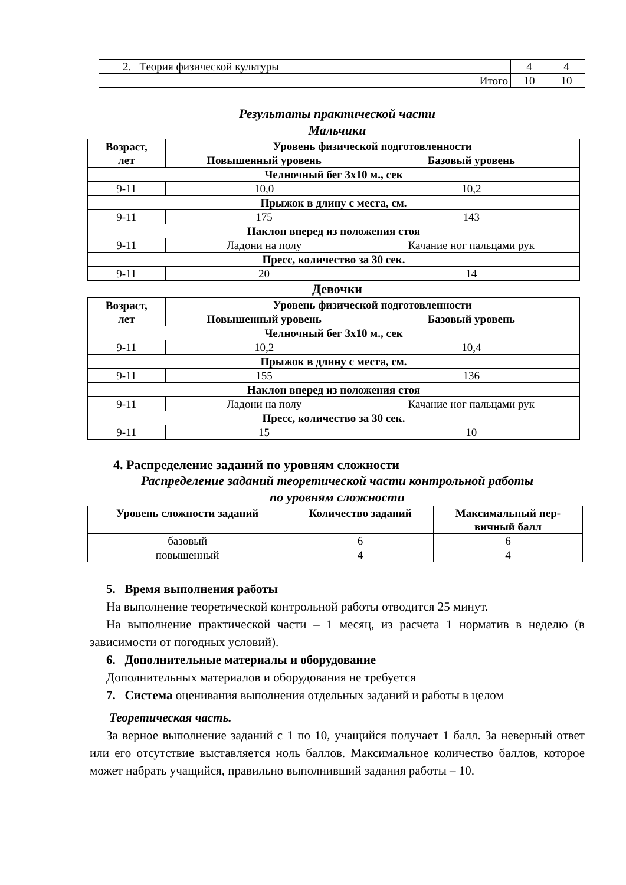| 2. Теория физической культуры | 4 | 4 |
| Итого | 10 | 10 |
Результаты практической части
Мальчики
| Возраст, лет | Уровень физической подготовленности | |
| --- | --- | --- |
| | Повышенный уровень | Базовый уровень |
| Челночный бег 3х10 м., сек | | |
| 9-11 | 10,0 | 10,2 |
| Прыжок в длину с места, см. | | |
| 9-11 | 175 | 143 |
| Наклон вперед из положения стоя | | |
| 9-11 | Ладони на полу | Качание ног пальцами рук |
| Пресс, количество за 30 сек. | | |
| 9-11 | 20 | 14 |
Девочки
| Возраст, лет | Уровень физической подготовленности | |
| --- | --- | --- |
| | Повышенный уровень | Базовый уровень |
| Челночный бег 3х10 м., сек | | |
| 9-11 | 10,2 | 10,4 |
| Прыжок в длину с места, см. | | |
| 9-11 | 155 | 136 |
| Наклон вперед из положения стоя | | |
| 9-11 | Ладони на полу | Качание ног пальцами рук |
| Пресс, количество за 30 сек. | | |
| 9-11 | 15 | 10 |
4. Распределение заданий по уровням сложности
Распределение заданий теоретической части контрольной работы
по уровням сложности
| Уровень сложности заданий | Количество заданий | Максимальный пер- вичный балл |
| --- | --- | --- |
| базовый | 6 | 6 |
| повышенный | 4 | 4 |
5. Время выполнения работы
На выполнение теоретической контрольной работы отводится 25 минут.
На выполнение практической части – 1 месяц, из расчета 1 норматив в неделю (в зависимости от погодных условий).
6. Дополнительные материалы и оборудование
Дополнительных материалов и оборудования не требуется
7. Система оценивания выполнения отдельных заданий и работы в целом
Теоретическая часть.
За верное выполнение заданий с 1 по 10, учащийся получает 1 балл. За неверный ответ или его отсутствие выставляется ноль баллов. Максимальное количество баллов, которое может набрать учащийся, правильно выполнивший задания работы – 10.